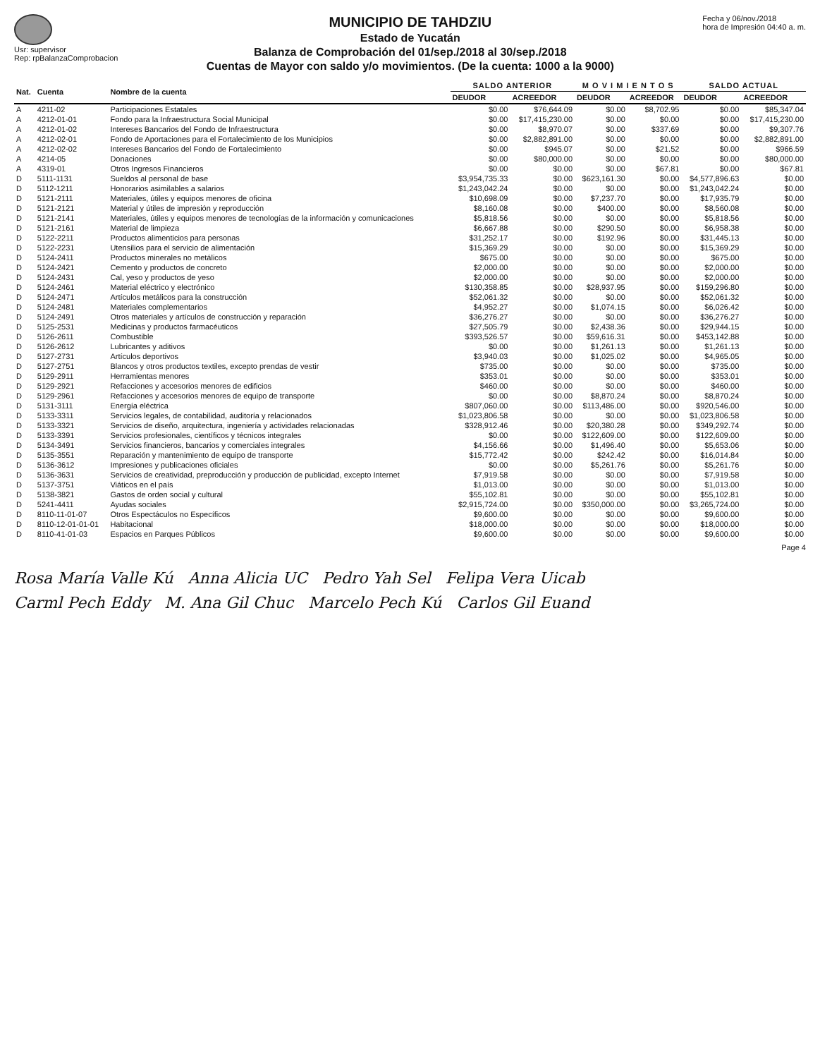Usr: supervisor
Rep: rpBalanzaComprobacion
MUNICIPIO DE TAHDZIU
Estado de Yucatán
Balanza de Comprobación del 01/sep./2018 al 30/sep./2018
Cuentas de Mayor con saldo y/o movimientos. (De la cuenta: 1000 a la 9000)
Fecha y 06/nov./2018
hora de Impresión 04:40 a. m.
| Nat. | Cuenta | Nombre de la cuenta | SALDO ANTERIOR | | M O V I M I E N T O S | | SALDO ACTUAL | |
| --- | --- | --- | --- | --- | --- | --- | --- | --- |
| | | | DEUDOR | ACREEDOR | DEUDOR | ACREEDOR | DEUDOR | ACREEDOR |
| A | 4211-02 | Participaciones Estatales | $0.00 | $76,644.09 | $0.00 | $8,702.95 | $0.00 | $85,347.04 |
| A | 4212-01-01 | Fondo para la Infraestructura Social Municipal | $0.00 | $17,415,230.00 | $0.00 | $0.00 | $0.00 | $17,415,230.00 |
| A | 4212-01-02 | Intereses Bancarios del Fondo de Infraestructura | $0.00 | $8,970.07 | $0.00 | $337.69 | $0.00 | $9,307.76 |
| A | 4212-02-01 | Fondo de Aportaciones para el Fortalecimiento de los Municipios | $0.00 | $2,882,891.00 | $0.00 | $0.00 | $0.00 | $2,882,891.00 |
| A | 4212-02-02 | Intereses Bancarios del Fondo de Fortalecimiento | $0.00 | $945.07 | $0.00 | $21.52 | $0.00 | $966.59 |
| A | 4214-05 | Donaciones | $0.00 | $80,000.00 | $0.00 | $0.00 | $0.00 | $80,000.00 |
| A | 4319-01 | Otros Ingresos Financieros | $0.00 | $0.00 | $0.00 | $67.81 | $0.00 | $67.81 |
| D | 5111-1131 | Sueldos al personal de base | $3,954,735.33 | $0.00 | $623,161.30 | $0.00 | $4,577,896.63 | $0.00 |
| D | 5112-1211 | Honorarios asimilables a salarios | $1,243,042.24 | $0.00 | $0.00 | $0.00 | $1,243,042.24 | $0.00 |
| D | 5121-2111 | Materiales, útiles y equipos menores de oficina | $10,698.09 | $0.00 | $7,237.70 | $0.00 | $17,935.79 | $0.00 |
| D | 5121-2121 | Material y útiles de impresión y reproducción | $8,160.08 | $0.00 | $400.00 | $0.00 | $8,560.08 | $0.00 |
| D | 5121-2141 | Materiales, útiles y equipos menores de tecnologías de la información y comunicaciones | $5,818.56 | $0.00 | $0.00 | $0.00 | $5,818.56 | $0.00 |
| D | 5121-2161 | Material de limpieza | $6,667.88 | $0.00 | $290.50 | $0.00 | $6,958.38 | $0.00 |
| D | 5122-2211 | Productos alimenticios para personas | $31,252.17 | $0.00 | $192.96 | $0.00 | $31,445.13 | $0.00 |
| D | 5122-2231 | Utensilios para el servicio de alimentación | $15,369.29 | $0.00 | $0.00 | $0.00 | $15,369.29 | $0.00 |
| D | 5124-2411 | Productos minerales no metálicos | $675.00 | $0.00 | $0.00 | $0.00 | $675.00 | $0.00 |
| D | 5124-2421 | Cemento y productos de concreto | $2,000.00 | $0.00 | $0.00 | $0.00 | $2,000.00 | $0.00 |
| D | 5124-2431 | Cal, yeso y productos de yeso | $2,000.00 | $0.00 | $0.00 | $0.00 | $2,000.00 | $0.00 |
| D | 5124-2461 | Material eléctrico y electrónico | $130,358.85 | $0.00 | $28,937.95 | $0.00 | $159,296.80 | $0.00 |
| D | 5124-2471 | Artículos metálicos para la construcción | $52,061.32 | $0.00 | $0.00 | $0.00 | $52,061.32 | $0.00 |
| D | 5124-2481 | Materiales complementarios | $4,952.27 | $0.00 | $1,074.15 | $0.00 | $6,026.42 | $0.00 |
| D | 5124-2491 | Otros materiales y artículos de construcción y reparación | $36,276.27 | $0.00 | $0.00 | $0.00 | $36,276.27 | $0.00 |
| D | 5125-2531 | Medicinas y productos farmacéuticos | $27,505.79 | $0.00 | $2,438.36 | $0.00 | $29,944.15 | $0.00 |
| D | 5126-2611 | Combustible | $393,526.57 | $0.00 | $59,616.31 | $0.00 | $453,142.88 | $0.00 |
| D | 5126-2612 | Lubricantes y aditivos | $0.00 | $0.00 | $1,261.13 | $0.00 | $1,261.13 | $0.00 |
| D | 5127-2731 | Artículos deportivos | $3,940.03 | $0.00 | $1,025.02 | $0.00 | $4,965.05 | $0.00 |
| D | 5127-2751 | Blancos y otros productos textiles, excepto prendas de vestir | $735.00 | $0.00 | $0.00 | $0.00 | $735.00 | $0.00 |
| D | 5129-2911 | Herramientas menores | $353.01 | $0.00 | $0.00 | $0.00 | $353.01 | $0.00 |
| D | 5129-2921 | Refacciones y accesorios menores de edificios | $460.00 | $0.00 | $0.00 | $0.00 | $460.00 | $0.00 |
| D | 5129-2961 | Refacciones y accesorios menores de equipo de transporte | $0.00 | $0.00 | $8,870.24 | $0.00 | $8,870.24 | $0.00 |
| D | 5131-3111 | Energía eléctrica | $807,060.00 | $0.00 | $113,486.00 | $0.00 | $920,546.00 | $0.00 |
| D | 5133-3311 | Servicios legales, de contabilidad, auditoría y relacionados | $1,023,806.58 | $0.00 | $0.00 | $0.00 | $1,023,806.58 | $0.00 |
| D | 5133-3321 | Servicios de diseño, arquitectura, ingeniería y actividades relacionadas | $328,912.46 | $0.00 | $20,380.28 | $0.00 | $349,292.74 | $0.00 |
| D | 5133-3391 | Servicios profesionales, científicos y técnicos integrales | $0.00 | $0.00 | $122,609.00 | $0.00 | $122,609.00 | $0.00 |
| D | 5134-3491 | Servicios financieros, bancarios y comerciales integrales | $4,156.66 | $0.00 | $1,496.40 | $0.00 | $5,653.06 | $0.00 |
| D | 5135-3551 | Reparación y mantenimiento de equipo de transporte | $15,772.42 | $0.00 | $242.42 | $0.00 | $16,014.84 | $0.00 |
| D | 5136-3612 | Impresiones y publicaciones oficiales | $0.00 | $0.00 | $5,261.76 | $0.00 | $5,261.76 | $0.00 |
| D | 5136-3631 | Servicios de creatividad, preproducción y producción de publicidad, excepto Internet | $7,919.58 | $0.00 | $0.00 | $0.00 | $7,919.58 | $0.00 |
| D | 5137-3751 | Viáticos en el país | $1,013.00 | $0.00 | $0.00 | $0.00 | $1,013.00 | $0.00 |
| D | 5138-3821 | Gastos de orden social y cultural | $55,102.81 | $0.00 | $0.00 | $0.00 | $55,102.81 | $0.00 |
| D | 5241-4411 | Ayudas sociales | $2,915,724.00 | $0.00 | $350,000.00 | $0.00 | $3,265,724.00 | $0.00 |
| D | 8110-11-01-07 | Otros Espectáculos no Específicos | $9,600.00 | $0.00 | $0.00 | $0.00 | $9,600.00 | $0.00 |
| D | 8110-12-01-01-01 | Habitacional | $18,000.00 | $0.00 | $0.00 | $0.00 | $18,000.00 | $0.00 |
| D | 8110-41-01-03 | Espacios en Parques Públicos | $9,600.00 | $0.00 | $0.00 | $0.00 | $9,600.00 | $0.00 |
Page 4
Rosa María Valle Kú Anna Alicia UC Pedro Yah Sel Felipa Vera Uicab
Carml Pech Eddy M. Ana Gil Chuc Marcelo Pech Kú Carlos Gil Euand